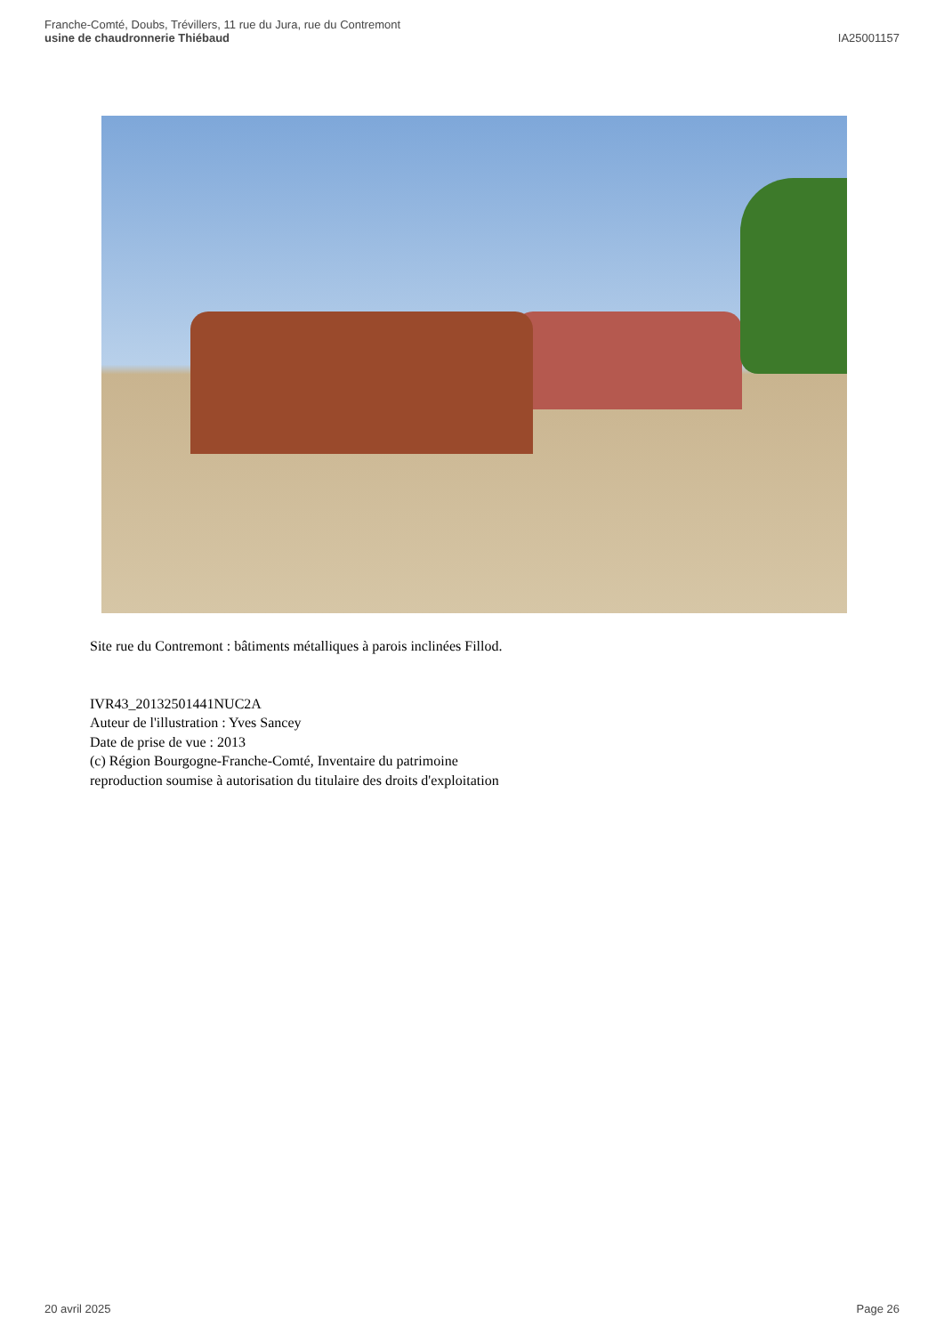Franche-Comté, Doubs, Trévillers, 11 rue du Jura, rue du Contremont
usine de chaudronnerie Thiébaud
IA25001157
Site rue du Contremont : bâtiments métalliques à parois inclinées Fillod.
IVR43_20132501441NUC2A
Auteur de l'illustration : Yves Sancey
Date de prise de vue : 2013
(c) Région Bourgogne-Franche-Comté, Inventaire du patrimoine
reproduction soumise à autorisation du titulaire des droits d'exploitation
20 avril 2025 Page 26